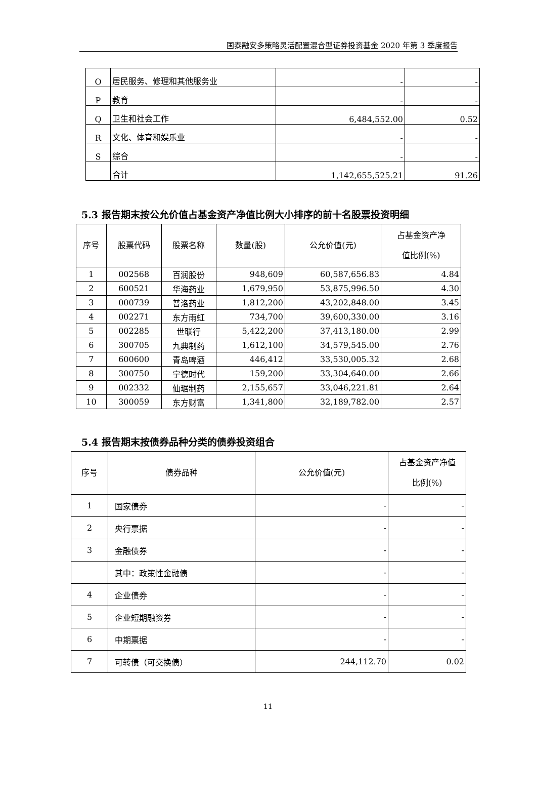国泰融安多策略灵活配置混合型证券投资基金 2020 年第 3 季度报告
| O | 居民服务、修理和其他服务业 | - | - |
| P | 教育 | - | - |
| Q | 卫生和社会工作 | 6,484,552.00 | 0.52 |
| R | 文化、体育和娱乐业 | - | - |
| S | 综合 | - | - |
| | 合计 | 1,142,655,525.21 | 91.26 |
5.3 报告期末按公允价值占基金资产净值比例大小排序的前十名股票投资明细
| 序号 | 股票代码 | 股票名称 | 数量(股) | 公允价值(元) | 占基金资产净 值比例(%) |
| --- | --- | --- | --- | --- | --- |
| 1 | 002568 | 百润股份 | 948,609 | 60,587,656.83 | 4.84 |
| 2 | 600521 | 华海药业 | 1,679,950 | 53,875,996.50 | 4.30 |
| 3 | 000739 | 普洛药业 | 1,812,200 | 43,202,848.00 | 3.45 |
| 4 | 002271 | 东方雨虹 | 734,700 | 39,600,330.00 | 3.16 |
| 5 | 002285 | 世联行 | 5,422,200 | 37,413,180.00 | 2.99 |
| 6 | 300705 | 九典制药 | 1,612,100 | 34,579,545.00 | 2.76 |
| 7 | 600600 | 青岛啤酒 | 446,412 | 33,530,005.32 | 2.68 |
| 8 | 300750 | 宁德时代 | 159,200 | 33,304,640.00 | 2.66 |
| 9 | 002332 | 仙琚制药 | 2,155,657 | 33,046,221.81 | 2.64 |
| 10 | 300059 | 东方财富 | 1,341,800 | 32,189,782.00 | 2.57 |
5.4 报告期末按债券品种分类的债券投资组合
| 序号 | 债券品种 | 公允价值(元) | 占基金资产净值 比例(%) |
| --- | --- | --- | --- |
| 1 | 国家债券 | - | - |
| 2 | 央行票据 | - | - |
| 3 | 金融债券 | - | - |
| | 其中：政策性金融债 | - | - |
| 4 | 企业债券 | - | - |
| 5 | 企业短期融资券 | - | - |
| 6 | 中期票据 | - | - |
| 7 | 可转债（可交换债） | 244,112.70 | 0.02 |
11